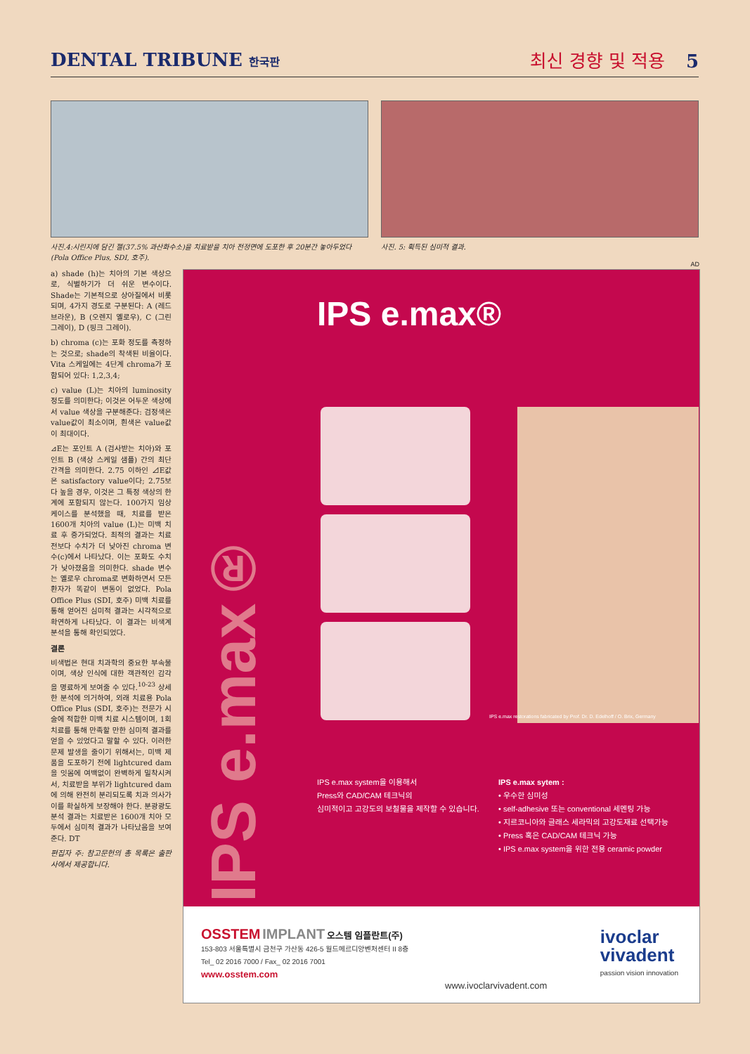DENTAL TRIBUNE 한국판
최신 경향 및 적용 5
사진.4:시린지에 담긴 젤(37.5% 과산화수소)을 치료받을 치아 전정면에 도포한 후 20분간 놓아두었다 (Pola Office Plus, SDI, 호주).
사진. 5: 획득된 심미적 결과.
a) shade (h)는 치아의 기본 색상으로, 식별하기가 더 쉬운 변수이다. Shade는 기본적으로 상아질에서 비롯되며, 4가지 경도로 구분된다: A (레드 브라운), B (오렌지 옐로우), C (그린 그레이), D (핑크 그레이).
b) chroma (c)는 포화 정도를 측정하는 것으로; shade의 착색된 비율이다. Vita 스케일에는 4단계 chroma가 포함되어 있다: 1,2,3,4;
c) value (L)는 치아의 luminosity 정도를 의미한다; 이것은 어두운 색상에서 value 색상을 구분해준다: 검정색은 value값이 최소이며, 흰색은 value값이 최대이다.
⊿E는 포인트 A (검사받는 치아)와 포인트 B (색상 스케일 샘플) 간의 최단 간격을 의미한다. 2.75 이하인 ⊿E값은 satisfactory value이다; 2.75보다 높을 경우, 이것은 그 특정 색상의 한계에 포함되지 않는다. 100가지 임상 케이스를 분석했을 때, 치료를 받은 1600개 치아의 value (L)는 미백 치료 후 증가되었다. 최적의 결과는 치료 전보다 수치가 더 낮아진 chroma 변수(c)에서 나타났다. 이는 포화도 수치가 낮아졌음을 의미한다. shade 변수는 옐로우 chroma로 변화하면서 모든 환자가 똑같이 변동이 없었다. Pola Office Plus (SDI, 호주) 미백 치료를 통해 얻어진 심미적 결과는 시각적으로 확연하게 나타났다. 이 결과는 비색계 분석을 통해 확인되었다.
결론
비색법은 현대 치과학의 중요한 부속물이며, 색상 인식에 대한 객관적인 감각을 명료하게 보여줄 수 있다.<sup>10-23</sup> 상세한 분석에 의거하여, 외래 치료용 Pola Office Plus (SDI, 호주)는 전문가 시술에 적합한 미백 치료 시스템이며, 1회 치료를 통해 만족할 만한 심미적 결과를 얻을 수 있었다고 말할 수 있다. 이러한 문제 발생을 줄이기 위해서는, 미백 제품을 도포하기 전에 lightcured dam을 잇몸에 여백없이 완벽하게 밀착시켜서, 치료받을 부위가 lightcured dam에 의해 완전히 분리되도록 치과 의사가 이를 확실하게 보장해야 한다. 분광광도 분석 결과는 치료받은 1600개 치아 모두에서 심미적 결과가 나타났음을 보여준다. DT
편집자 주: 참고문헌의 총 목록은 출판사에서 제공합니다.
AD
IPS e.max®
IPS e.max®
IPS e.max restorations fabricated by Prof. Dr. D. Edelhoff / O. Brix, Germany
IPS e.max system을 이용해서
Press와 CAD/CAM 테크닉의
심미적이고 고강도의 보철물을 제작할 수 있습니다.
IPS e.max sytem :
• 우수한 심미성
• self-adhesive 또는 conventional 세멘팅 가능
• 지르코니아와 글래스 세라믹의 고강도재료 선택가능
• Press 혹은 CAD/CAM 테크닉 가능
• IPS e.max system을 위한 전용 ceramic powder
OSSTEM IMPLANT 오스템 임플란트(주)
153-803 서울특별시 금천구 가산동 426-5 월드메르디앙벤처센터 II 8층
Tel_ 02 2016 7000 / Fax_ 02 2016 7001
www.osstem.com
www.ivoclarvivadent.com
ivoclar
vivadent
passion vision innovation